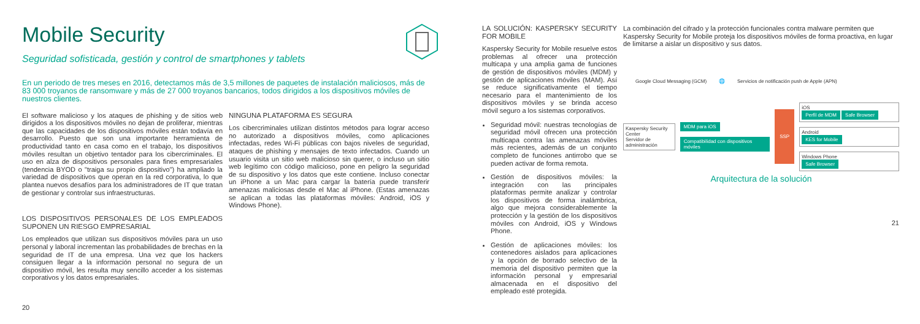Mobile Security
Seguridad sofisticada, gestión y control de smartphones y tablets
En un periodo de tres meses en 2016, detectamos más de 3,5 millones de paquetes de instalación maliciosos, más de 83 000 troyanos de ransomware y más de 27 000 troyanos bancarios, todos dirigidos a los dispositivos móviles de nuestros clientes.
El software malicioso y los ataques de phishing y de sitios web dirigidos a los dispositivos móviles no dejan de proliferar, mientras que las capacidades de los dispositivos móviles están todavía en desarrollo. Puesto que son una importante herramienta de productividad tanto en casa como en el trabajo, los dispositivos móviles resultan un objetivo tentador para los cibercriminales. El uso en alza de dispositivos personales para fines empresariales (tendencia BYOD o "traiga su propio dispositivo") ha ampliado la variedad de dispositivos que operan en la red corporativa, lo que plantea nuevos desafíos para los administradores de IT que tratan de gestionar y controlar sus infraestructuras.
LOS DISPOSITIVOS PERSONALES DE LOS EMPLEADOS SUPONEN UN RIESGO EMPRESARIAL
Los empleados que utilizan sus dispositivos móviles para un uso personal y laboral incrementan las probabilidades de brechas en la seguridad de IT de una empresa. Una vez que los hackers consiguen llegar a la información personal no segura de un dispositivo móvil, les resulta muy sencillo acceder a los sistemas corporativos y los datos empresariales.
20
NINGUNA PLATAFORMA ES SEGURA
Los cibercriminales utilizan distintos métodos para lograr acceso no autorizado a dispositivos móviles, como aplicaciones infectadas, redes Wi-Fi públicas con bajos niveles de seguridad, ataques de phishing y mensajes de texto infectados. Cuando un usuario visita un sitio web malicioso sin querer, o incluso un sitio web legítimo con código malicioso, pone en peligro la seguridad de su dispositivo y los datos que este contiene. Incluso conectar un iPhone a un Mac para cargar la batería puede transferir amenazas maliciosas desde el Mac al iPhone. (Estas amenazas se aplican a todas las plataformas móviles: Android, iOS y Windows Phone).
LA SOLUCIÓN: KASPERSKY SECURITY FOR MOBILE
Kaspersky Security for Mobile resuelve estos problemas al ofrecer una protección multicapa y una amplia gama de funciones de gestión de dispositivos móviles (MDM) y gestión de aplicaciones móviles (MAM). Así se reduce significativamente el tiempo necesario para el mantenimiento de los dispositivos móviles y se brinda acceso móvil seguro a los sistemas corporativos.
Seguridad móvil: nuestras tecnologías de seguridad móvil ofrecen una protección multicapa contra las amenazas móviles más recientes, además de un conjunto completo de funciones antirrobo que se pueden activar de forma remota.
Gestión de dispositivos móviles: la integración con las principales plataformas permite analizar y controlar los dispositivos de forma inalámbrica, algo que mejora considerablemente la protección y la gestión de los dispositivos móviles con Android, iOS y Windows Phone.
Gestión de aplicaciones móviles: los contenedores aislados para aplicaciones y la opción de borrado selectivo de la memoria del dispositivo permiten que la información personal y empresarial almacenada en el dispositivo del empleado esté protegida.
La combinación del cifrado y la protección funcionales contra malware permiten que Kaspersky Security for Mobile proteja los dispositivos móviles de forma proactiva, en lugar de limitarse a aislar un dispositivo y sus datos.
Google Cloud Messaging (GCM) 🌐 Servicios de notificación push de Apple (APN)
Kaspersky Security Center
Servidor de administración
MDM para iOS
Compatibilidad con dispositivos móviles
SSP
iOS
Perfil de MDM Safe Browser
Android
KES for Mobile
Windows Phone
Safe Browser
Arquitectura de la solución
21